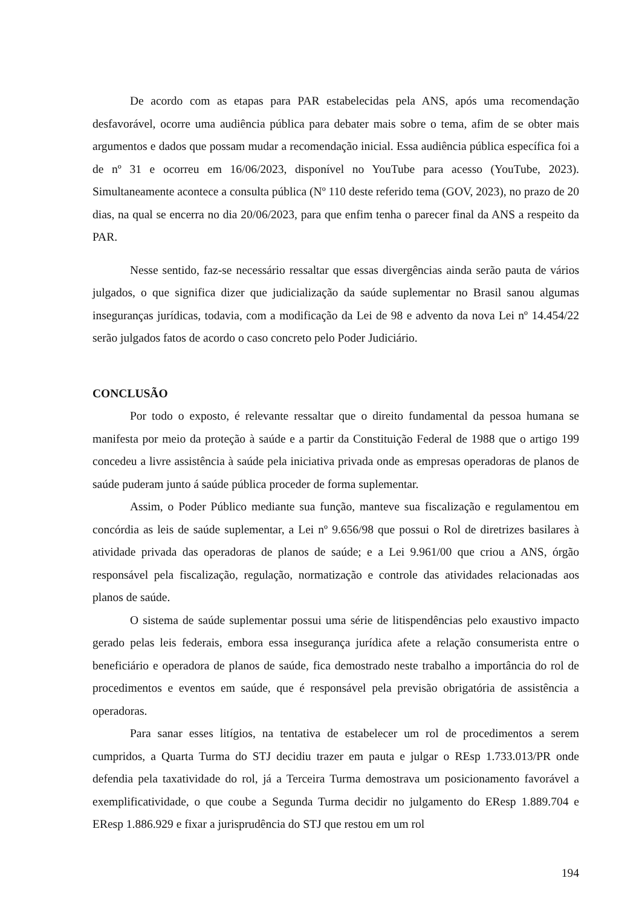De acordo com as etapas para PAR estabelecidas pela ANS, após uma recomendação desfavorável, ocorre uma audiência pública para debater mais sobre o tema, afim de se obter mais argumentos e dados que possam mudar a recomendação inicial. Essa audiência pública específica foi a de nº 31 e ocorreu em 16/06/2023, disponível no YouTube para acesso (YouTube, 2023). Simultaneamente acontece a consulta pública (Nº 110 deste referido tema (GOV, 2023), no prazo de 20 dias, na qual se encerra no dia 20/06/2023, para que enfim tenha o parecer final da ANS a respeito da PAR.
Nesse sentido, faz-se necessário ressaltar que essas divergências ainda serão pauta de vários julgados, o que significa dizer que judicialização da saúde suplementar no Brasil sanou algumas inseguranças jurídicas, todavia, com a modificação da Lei de 98 e advento da nova Lei nº 14.454/22 serão julgados fatos de acordo o caso concreto pelo Poder Judiciário.
CONCLUSÃO
Por todo o exposto, é relevante ressaltar que o direito fundamental da pessoa humana se manifesta por meio da proteção à saúde e a partir da Constituição Federal de 1988 que o artigo 199 concedeu a livre assistência à saúde pela iniciativa privada onde as empresas operadoras de planos de saúde puderam junto á saúde pública proceder de forma suplementar.
Assim, o Poder Público mediante sua função, manteve sua fiscalização e regulamentou em concórdia as leis de saúde suplementar, a Lei nº 9.656/98 que possui o Rol de diretrizes basilares à atividade privada das operadoras de planos de saúde; e a Lei 9.961/00 que criou a ANS, órgão responsável pela fiscalização, regulação, normatização e controle das atividades relacionadas aos planos de saúde.
O sistema de saúde suplementar possui uma série de litispendências pelo exaustivo impacto gerado pelas leis federais, embora essa insegurança jurídica afete a relação consumerista entre o beneficiário e operadora de planos de saúde, fica demostrado neste trabalho a importância do rol de procedimentos e eventos em saúde, que é responsável pela previsão obrigatória de assistência a operadoras.
Para sanar esses litígios, na tentativa de estabelecer um rol de procedimentos a serem cumpridos, a Quarta Turma do STJ decidiu trazer em pauta e julgar o REsp 1.733.013/PR onde defendia pela taxatividade do rol, já a Terceira Turma demostrava um posicionamento favorável a exemplificatividade, o que coube a Segunda Turma decidir no julgamento do EResp 1.889.704 e EResp 1.886.929 e fixar a jurisprudência do STJ que restou em um rol
194